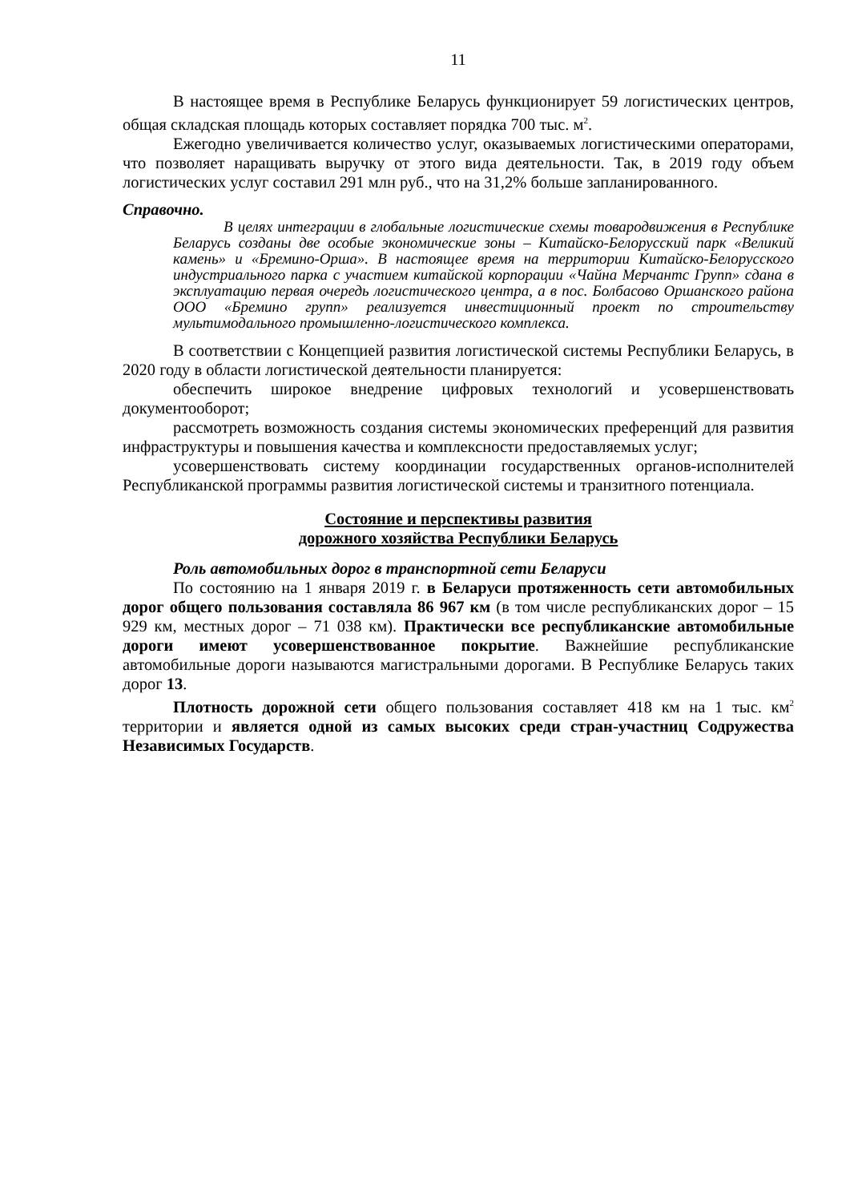11
В настоящее время в Республике Беларусь функционирует 59 логистических центров, общая складская площадь которых составляет порядка 700 тыс. м<sup>2</sup>.
Ежегодно увеличивается количество услуг, оказываемых логистическими операторами, что позволяет наращивать выручку от этого вида деятельности. Так, в 2019 году объем логистических услуг составил 291 млн руб., что на 31,2% больше запланированного.
Справочно.
В целях интеграции в глобальные логистические схемы товародвижения в Республике Беларусь созданы две особые экономические зоны – Китайско-Белорусский парк «Великий камень» и «Бремино-Орша». В настоящее время на территории Китайско-Белорусского индустриального парка с участием китайской корпорации «Чайна Мерчантс Групп» сдана в эксплуатацию первая очередь логистического центра, а в пос. Болбасово Оршанского района ООО «Бремино групп» реализуется инвестиционный проект по строительству мультимодального промышленно-логистического комплекса.
В соответствии с Концепцией развития логистической системы Республики Беларусь, в 2020 году в области логистической деятельности планируется:
обеспечить широкое внедрение цифровых технологий и усовершенствовать документооборот;
рассмотреть возможность создания системы экономических преференций для развития инфраструктуры и повышения качества и комплексности предоставляемых услуг;
усовершенствовать систему координации государственных органов-исполнителей Республиканской программы развития логистической системы и транзитного потенциала.
Состояние и перспективы развития
дорожного хозяйства Республики Беларусь
Роль автомобильных дорог в транспортной сети Беларуси
По состоянию на 1 января 2019 г. в Беларуси протяженность сети автомобильных дорог общего пользования составляла 86 967 км (в том числе республиканских дорог – 15 929 км, местных дорог – 71 038 км). Практически все республиканские автомобильные дороги имеют усовершенствованное покрытие. Важнейшие республиканские автомобильные дороги называются магистральными дорогами. В Республике Беларусь таких дорог 13.
Плотность дорожной сети общего пользования составляет 418 км на 1 тыс. км<sup>2</sup> территории и является одной из самых высоких среди стран-участниц Содружества Независимых Государств.